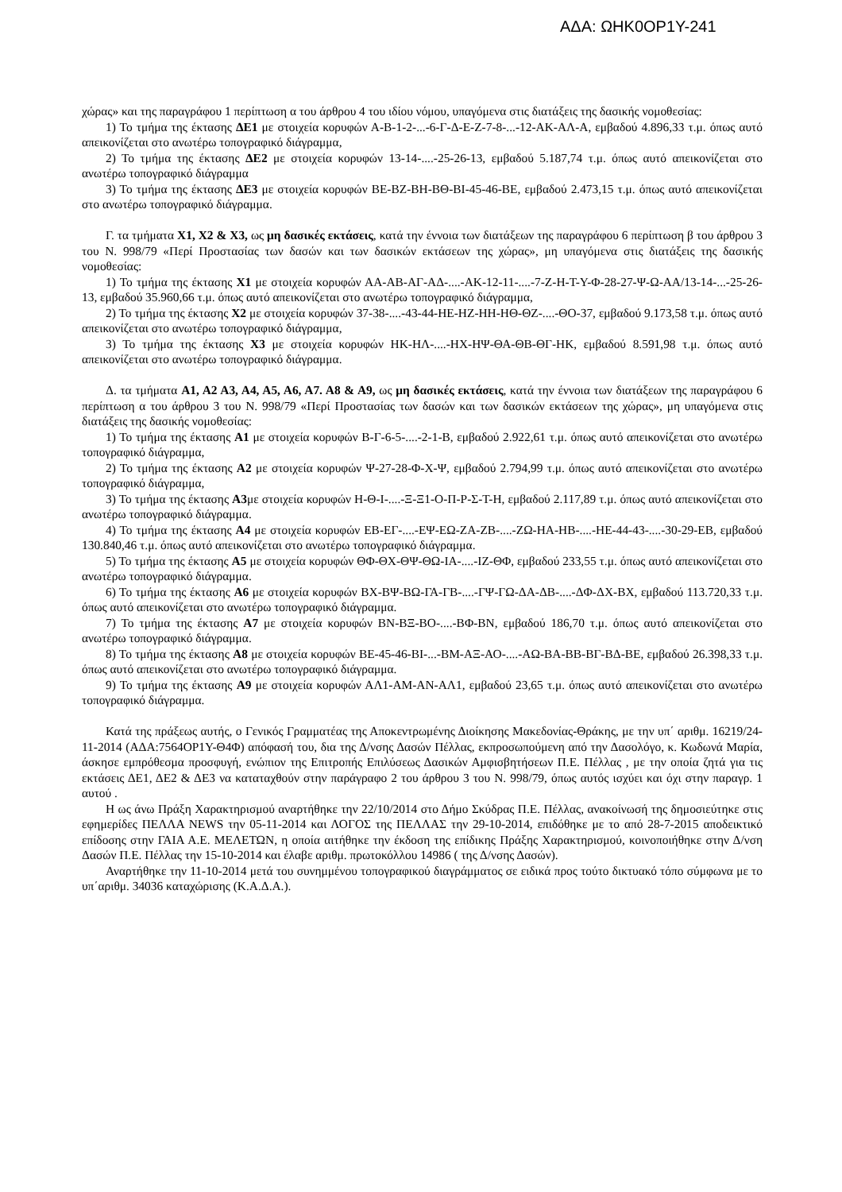ΑΔΑ: ΩΗΚ0ΟΡ1Υ-241
χώρας» και της παραγράφου 1 περίπτωση α του άρθρου 4 του ιδίου νόμου, υπαγόμενα στις διατάξεις της δασικής νομοθεσίας:
1) Το τμήμα της έκτασης ΔΕ1 με στοιχεία κορυφών Α-Β-1-2-...-6-Γ-Δ-Ε-Ζ-7-8-...-12-ΑΚ-ΑΛ-Α, εμβαδού 4.896,33 τ.μ. όπως αυτό απεικονίζεται στο ανωτέρω τοπογραφικό διάγραμμα,
2) Το τμήμα της έκτασης ΔΕ2 με στοιχεία κορυφών 13-14-....-25-26-13, εμβαδού 5.187,74 τ.μ. όπως αυτό απεικονίζεται στο ανωτέρω τοπογραφικό διάγραμμα
3) Το τμήμα της έκτασης ΔΕ3 με στοιχεία κορυφών ΒΕ-ΒΖ-ΒΗ-ΒΘ-ΒΙ-45-46-ΒΕ, εμβαδού 2.473,15 τ.μ. όπως αυτό απεικονίζεται στο ανωτέρω τοπογραφικό διάγραμμα.
Γ. τα τμήματα Χ1, Χ2 & Χ3, ως μη δασικές εκτάσεις, κατά την έννοια των διατάξεων της παραγράφου 6 περίπτωση β του άρθρου 3 του Ν. 998/79 «Περί Προστασίας των δασών και των δασικών εκτάσεων της χώρας», μη υπαγόμενα στις διατάξεις της δασικής νομοθεσίας:
1) Το τμήμα της έκτασης Χ1 με στοιχεία κορυφών ΑΑ-ΑΒ-ΑΓ-ΑΔ-....-ΑΚ-12-11-....-7-Ζ-Η-Τ-Υ-Φ-28-27-Ψ-Ω-ΑΑ/13-14-...-25-26-13, εμβαδού 35.960,66 τ.μ. όπως αυτό απεικονίζεται στο ανωτέρω τοπογραφικό διάγραμμα,
2) Το τμήμα της έκτασης Χ2 με στοιχεία κορυφών 37-38-....-43-44-ΗΕ-ΗΖ-ΗΗ-ΗΘ-ΘΖ-....-ΘΟ-37, εμβαδού 9.173,58 τ.μ. όπως αυτό απεικονίζεται στο ανωτέρω τοπογραφικό διάγραμμα,
3) Το τμήμα της έκτασης Χ3 με στοιχεία κορυφών ΗΚ-ΗΛ-....-ΗΧ-ΗΨ-ΘΑ-ΘΒ-ΘΓ-ΗΚ, εμβαδού 8.591,98 τ.μ. όπως αυτό απεικονίζεται στο ανωτέρω τοπογραφικό διάγραμμα.
Δ. τα τμήματα Α1, Α2 Α3, Α4, Α5, Α6, Α7. Α8 & Α9, ως μη δασικές εκτάσεις, κατά την έννοια των διατάξεων της παραγράφου 6 περίπτωση α του άρθρου 3 του Ν. 998/79 «Περί Προστασίας των δασών και των δασικών εκτάσεων της χώρας», μη υπαγόμενα στις διατάξεις της δασικής νομοθεσίας:
1) Το τμήμα της έκτασης Α1 με στοιχεία κορυφών Β-Γ-6-5-....-2-1-Β, εμβαδού 2.922,61 τ.μ. όπως αυτό απεικονίζεται στο ανωτέρω τοπογραφικό διάγραμμα,
2) Το τμήμα της έκτασης Α2 με στοιχεία κορυφών Ψ-27-28-Φ-Χ-Ψ, εμβαδού 2.794,99 τ.μ. όπως αυτό απεικονίζεται στο ανωτέρω τοπογραφικό διάγραμμα,
3) Το τμήμα της έκτασης Α3με στοιχεία κορυφών Η-Θ-Ι-....-Ξ-Ξ1-Ο-Π-Ρ-Σ-Τ-Η, εμβαδού 2.117,89 τ.μ. όπως αυτό απεικονίζεται στο ανωτέρω τοπογραφικό διάγραμμα.
4) Το τμήμα της έκτασης Α4 με στοιχεία κορυφών ΕΒ-ΕΓ-....-ΕΨ-ΕΩ-ΖΑ-ΖΒ-....-ΖΩ-ΗΑ-ΗΒ-....-ΗΕ-44-43-....-30-29-ΕΒ, εμβαδού 130.840,46 τ.μ. όπως αυτό απεικονίζεται στο ανωτέρω τοπογραφικό διάγραμμα.
5) Το τμήμα της έκτασης Α5 με στοιχεία κορυφών ΘΦ-ΘΧ-ΘΨ-ΘΩ-ΙΑ-....-ΙΖ-ΘΦ, εμβαδού 233,55 τ.μ. όπως αυτό απεικονίζεται στο ανωτέρω τοπογραφικό διάγραμμα.
6) Το τμήμα της έκτασης Α6 με στοιχεία κορυφών ΒΧ-ΒΨ-ΒΩ-ΓΑ-ΓΒ-....-ΓΨ-ΓΩ-ΔΑ-ΔΒ-....-ΔΦ-ΔΧ-ΒΧ, εμβαδού 113.720,33 τ.μ. όπως αυτό απεικονίζεται στο ανωτέρω τοπογραφικό διάγραμμα.
7) Το τμήμα της έκτασης Α7 με στοιχεία κορυφών ΒΝ-ΒΞ-ΒΟ-....-ΒΦ-ΒΝ, εμβαδού 186,70 τ.μ. όπως αυτό απεικονίζεται στο ανωτέρω τοπογραφικό διάγραμμα.
8) Το τμήμα της έκτασης Α8 με στοιχεία κορυφών ΒΕ-45-46-ΒΙ-...-ΒΜ-ΑΞ-ΑΟ-....-ΑΩ-ΒΑ-ΒΒ-ΒΓ-ΒΔ-ΒΕ, εμβαδού 26.398,33 τ.μ. όπως αυτό απεικονίζεται στο ανωτέρω τοπογραφικό διάγραμμα.
9) Το τμήμα της έκτασης Α9 με στοιχεία κορυφών ΑΛ1-ΑΜ-ΑΝ-ΑΛ1, εμβαδού 23,65 τ.μ. όπως αυτό απεικονίζεται στο ανωτέρω τοπογραφικό διάγραμμα.
Κατά της πράξεως αυτής, ο Γενικός Γραμματέας της Αποκεντρωμένης Διοίκησης Μακεδονίας-Θράκης, με την υπ΄ αριθμ. 16219/24-11-2014 (ΑΔΑ:7564ΟΡ1Υ-Θ4Φ) απόφασή του, δια της Δ/νσης Δασών Πέλλας, εκπροσωπούμενη από την Δασολόγο, κ. Κωδωνά Μαρία, άσκησε εμπρόθεσμα προσφυγή, ενώπιον της Επιτροπής Επιλύσεως Δασικών Αμφισβητήσεων Π.Ε. Πέλλας , με την οποία ζητά για τις εκτάσεις ΔΕ1, ΔΕ2 & ΔΕ3 να καταταχθούν στην παράγραφο 2 του άρθρου 3 του Ν. 998/79, όπως αυτός ισχύει και όχι στην παραγρ. 1 αυτού .
Η ως άνω Πράξη Χαρακτηρισμού αναρτήθηκε την 22/10/2014 στο Δήμο Σκύδρας Π.Ε. Πέλλας, ανακοίνωσή της δημοσιεύτηκε στις εφημερίδες ΠΕΛΛΑ NEWS την 05-11-2014 και ΛΟΓΟΣ της ΠΕΛΛΑΣ την 29-10-2014, επιδόθηκε με το από 28-7-2015 αποδεικτικό επίδοσης στην ΓΑΙΑ Α.Ε. ΜΕΛΕΤΩΝ, η οποία αιτήθηκε την έκδοση της επίδικης Πράξης Χαρακτηρισμού, κοινοποιήθηκε στην Δ/νση Δασών Π.Ε. Πέλλας την 15-10-2014 και έλαβε αριθμ. πρωτοκόλλου 14986 ( της Δ/νσης Δασών).
Αναρτήθηκε την 11-10-2014 μετά του συνημμένου τοπογραφικού διαγράμματος σε ειδικά προς τούτο δικτυακό τόπο σύμφωνα με το υπ΄αριθμ. 34036 καταχώρισης (Κ.Α.Δ.Α.).